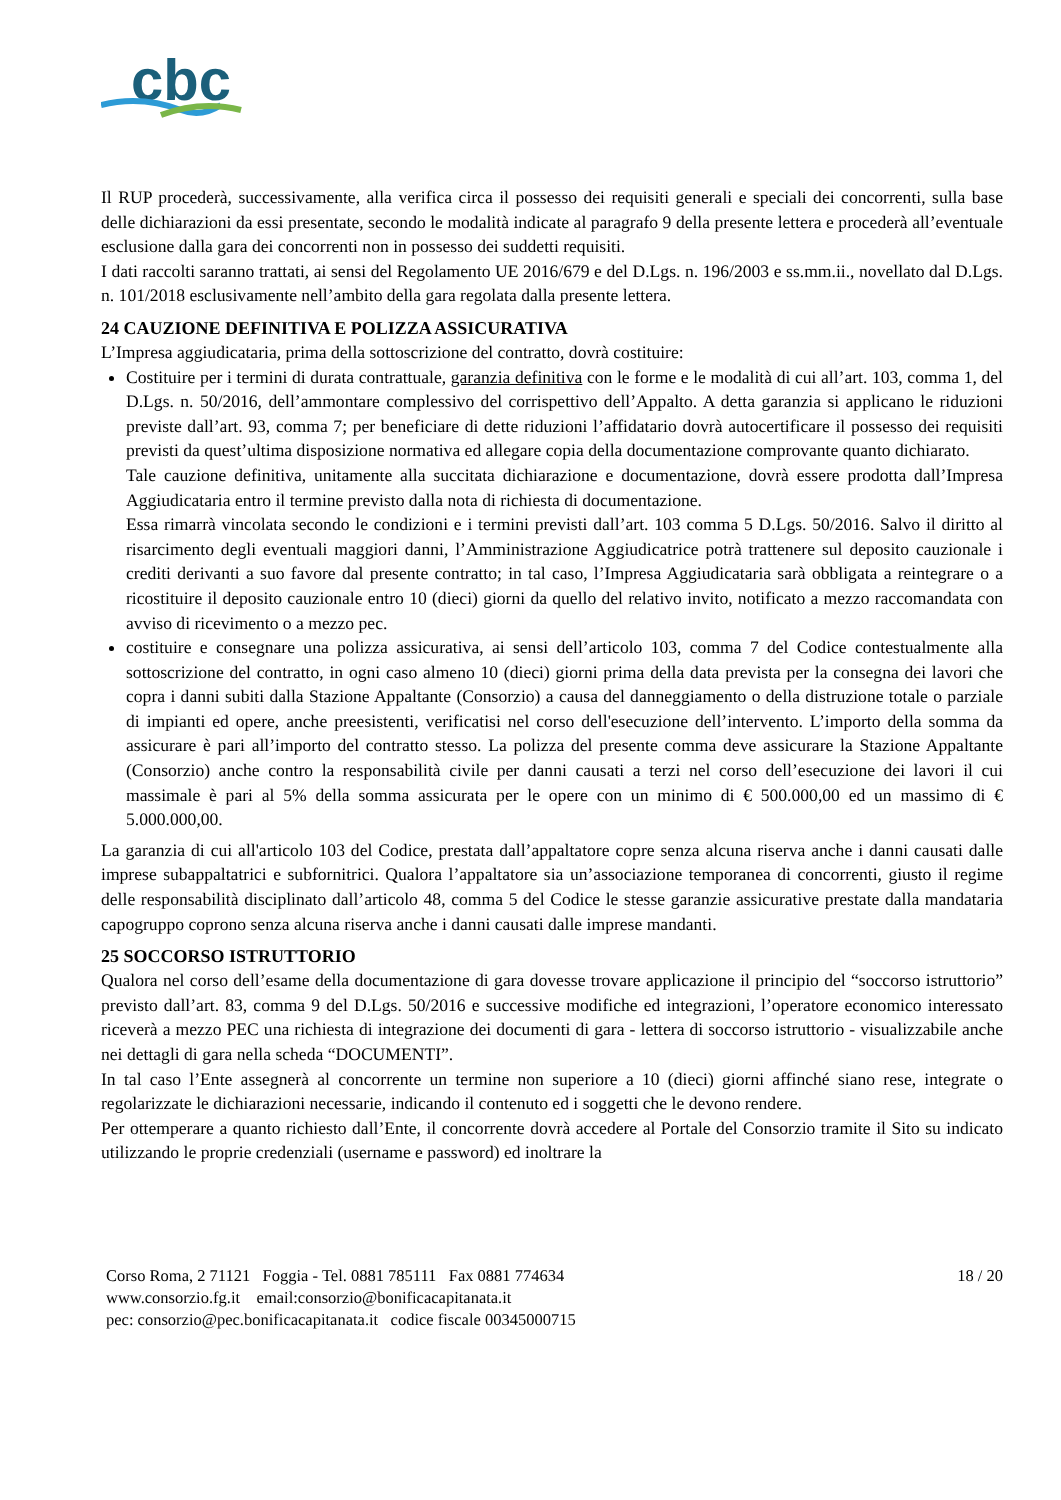cbc
Il RUP procederà, successivamente, alla verifica circa il possesso dei requisiti generali e speciali dei concorrenti, sulla base delle dichiarazioni da essi presentate, secondo le modalità indicate al paragrafo 9 della presente lettera e procederà all’eventuale esclusione dalla gara dei concorrenti non in possesso dei suddetti requisiti.
I dati raccolti saranno trattati, ai sensi del Regolamento UE 2016/679 e del D.Lgs. n. 196/2003 e ss.mm.ii., novellato dal D.Lgs. n. 101/2018 esclusivamente nell’ambito della gara regolata dalla presente lettera.
24 CAUZIONE DEFINITIVA E POLIZZA ASSICURATIVA
L’Impresa aggiudicataria, prima della sottoscrizione del contratto, dovrà costituire:
Costituire per i termini di durata contrattuale, garanzia definitiva con le forme e le modalità di cui all’art. 103, comma 1, del D.Lgs. n. 50/2016, dell’ammontare complessivo del corrispettivo dell’Appalto. A detta garanzia si applicano le riduzioni previste dall’art. 93, comma 7; per beneficiare di dette riduzioni l’affidatario dovrà autocertificare il possesso dei requisiti previsti da quest’ultima disposizione normativa ed allegare copia della documentazione comprovante quanto dichiarato.
Tale cauzione definitiva, unitamente alla succitata dichiarazione e documentazione, dovrà essere prodotta dall’Impresa Aggiudicataria entro il termine previsto dalla nota di richiesta di documentazione.
Essa rimarrà vincolata secondo le condizioni e i termini previsti dall’art. 103 comma 5 D.Lgs. 50/2016. Salvo il diritto al risarcimento degli eventuali maggiori danni, l’Amministrazione Aggiudicatrice potrà trattenere sul deposito cauzionale i crediti derivanti a suo favore dal presente contratto; in tal caso, l’Impresa Aggiudicataria sarà obbligata a reintegrare o a ricostituire il deposito cauzionale entro 10 (dieci) giorni da quello del relativo invito, notificato a mezzo raccomandata con avviso di ricevimento o a mezzo pec.
costituire e consegnare una polizza assicurativa, ai sensi dell’articolo 103, comma 7 del Codice contestualmente alla sottoscrizione del contratto, in ogni caso almeno 10 (dieci) giorni prima della data prevista per la consegna dei lavori che copra i danni subiti dalla Stazione Appaltante (Consorzio) a causa del danneggiamento o della distruzione totale o parziale di impianti ed opere, anche preesistenti, verificatisi nel corso dell'esecuzione dell’intervento. L’importo della somma da assicurare è pari all’importo del contratto stesso. La polizza del presente comma deve assicurare la Stazione Appaltante (Consorzio) anche contro la responsabilità civile per danni causati a terzi nel corso dell’esecuzione dei lavori il cui massimale è pari al 5% della somma assicurata per le opere con un minimo di € 500.000,00 ed un massimo di € 5.000.000,00.
La garanzia di cui all'articolo 103 del Codice, prestata dall’appaltatore copre senza alcuna riserva anche i danni causati dalle imprese subappaltatrici e subfornitrici. Qualora l’appaltatore sia un’associazione temporanea di concorrenti, giusto il regime delle responsabilità disciplinato dall’articolo 48, comma 5 del Codice le stesse garanzie assicurative prestate dalla mandataria capogruppo coprono senza alcuna riserva anche i danni causati dalle imprese mandanti.
25 SOCCORSO ISTRUTTORIO
Qualora nel corso dell’esame della documentazione di gara dovesse trovare applicazione il principio del “soccorso istruttorio” previsto dall’art. 83, comma 9 del D.Lgs. 50/2016 e successive modifiche ed integrazioni, l’operatore economico interessato riceverà a mezzo PEC una richiesta di integrazione dei documenti di gara - lettera di soccorso istruttorio - visualizzabile anche nei dettagli di gara nella scheda “DOCUMENTI”.
In tal caso l’Ente assegnerà al concorrente un termine non superiore a 10 (dieci) giorni affinché siano rese, integrate o regolarizzate le dichiarazioni necessarie, indicando il contenuto ed i soggetti che le devono rendere.
Per ottemperare a quanto richiesto dall’Ente, il concorrente dovrà accedere al Portale del Consorzio tramite il Sito su indicato utilizzando le proprie credenziali (username e password) ed inoltrare la
Corso Roma, 2 71121 Foggia - Tel. 0881 785111 Fax 0881 774634
www.consorzio.fg.it email:consorzio@bonificacapitanata.it
pec: consorzio@pec.bonificacapitanata.it codice fiscale 00345000715
18 / 20